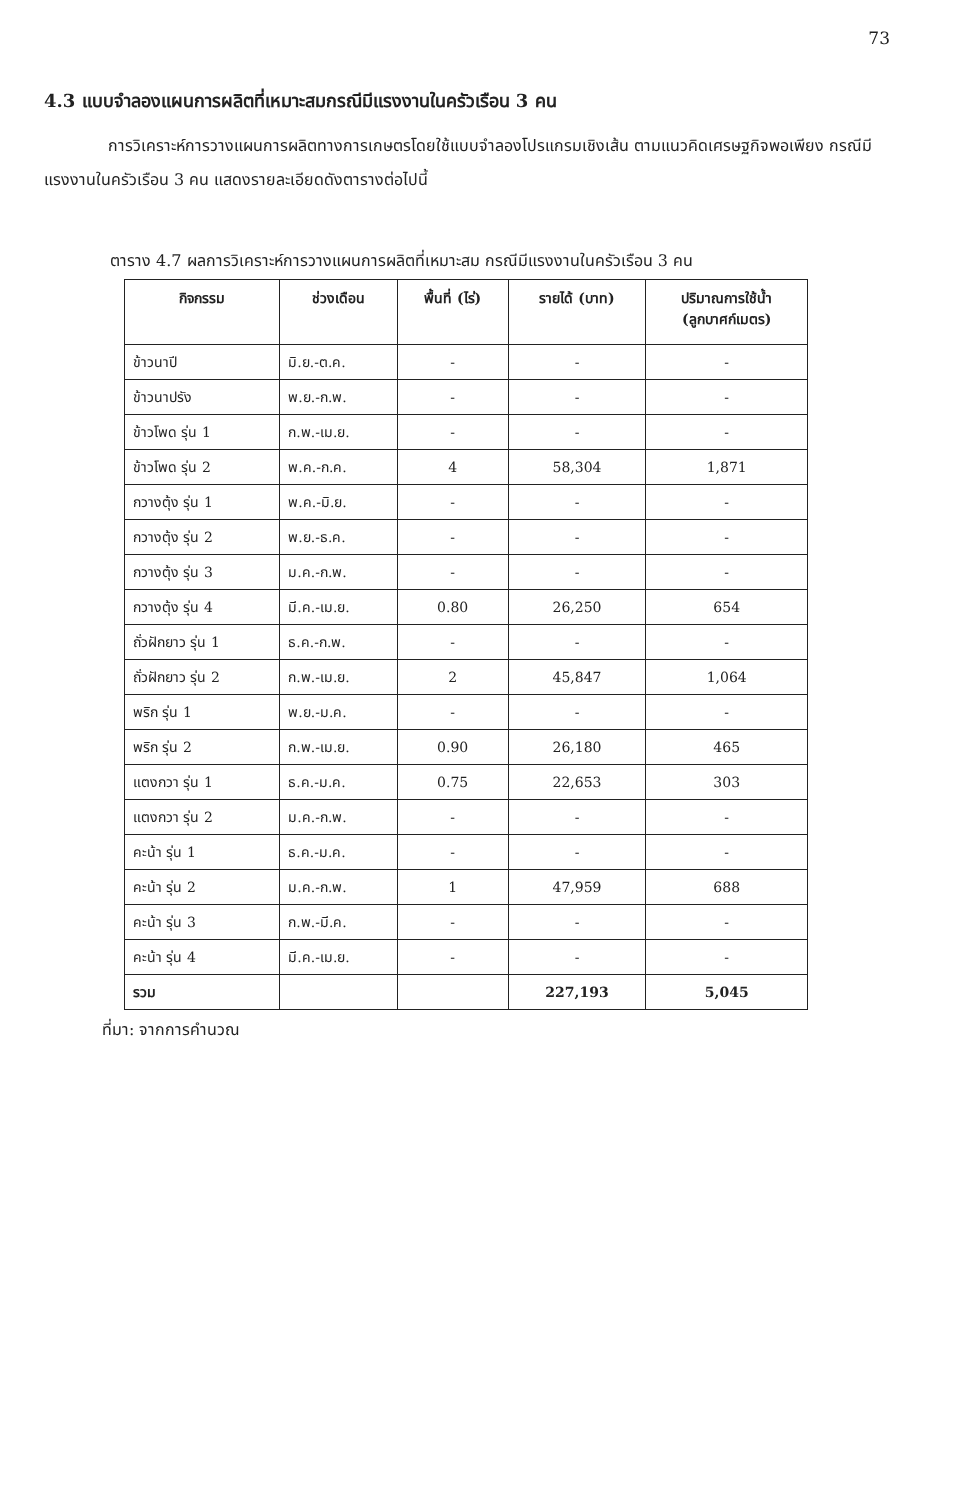73
4.3 แบบจำลองแผนการผลิตที่เหมาะสมกรณีมีแรงงานในครัวเรือน 3 คน
การวิเคราะห์การวางแผนการผลิตทางการเกษตรโดยใช้แบบจำลองโปรแกรมเชิงเส้น ตามแนวคิดเศรษฐกิจพอเพียง กรณีมีแรงงานในครัวเรือน 3 คน แสดงรายละเอียดดังตารางต่อไปนี้
ตาราง 4.7 ผลการวิเคราะห์การวางแผนการผลิตที่เหมาะสม กรณีมีแรงงานในครัวเรือน 3 คน
| กิจกรรม | ช่วงเดือน | พื้นที่ (ไร่) | รายได้ (บาท) | ปริมาณการใช้น้ำ (ลูกบาศก์เมตร) |
| --- | --- | --- | --- | --- |
| ข้าวนาปี | มิ.ย.-ต.ค. | - | - | - |
| ข้าวนาปรัง | พ.ย.-ก.พ. | - | - | - |
| ข้าวโพด รุ่น 1 | ก.พ.-เม.ย. | - | - | - |
| ข้าวโพด รุ่น 2 | พ.ค.-ก.ค. | 4 | 58,304 | 1,871 |
| กวางตุ้ง รุ่น 1 | พ.ค.-มิ.ย. | - | - | - |
| กวางตุ้ง รุ่น 2 | พ.ย.-ธ.ค. | - | - | - |
| กวางตุ้ง รุ่น 3 | ม.ค.-ก.พ. | - | - | - |
| กวางตุ้ง รุ่น 4 | มี.ค.-เม.ย. | 0.80 | 26,250 | 654 |
| ถั่วฝักยาว รุ่น 1 | ธ.ค.-ก.พ. | - | - | - |
| ถั่วฝักยาว รุ่น 2 | ก.พ.-เม.ย. | 2 | 45,847 | 1,064 |
| พริก รุ่น 1 | พ.ย.-ม.ค. | - | - | - |
| พริก รุ่น 2 | ก.พ.-เม.ย. | 0.90 | 26,180 | 465 |
| แตงกวา รุ่น 1 | ธ.ค.-ม.ค. | 0.75 | 22,653 | 303 |
| แตงกวา รุ่น 2 | ม.ค.-ก.พ. | - | - | - |
| คะน้า รุ่น 1 | ธ.ค.-ม.ค. | - | - | - |
| คะน้า รุ่น 2 | ม.ค.-ก.พ. | 1 | 47,959 | 688 |
| คะน้า รุ่น 3 | ก.พ.-มี.ค. | - | - | - |
| คะน้า รุ่น 4 | มี.ค.-เม.ย. | - | - | - |
| รวม | | | 227,193 | 5,045 |
ที่มา: จากการคำนวณ